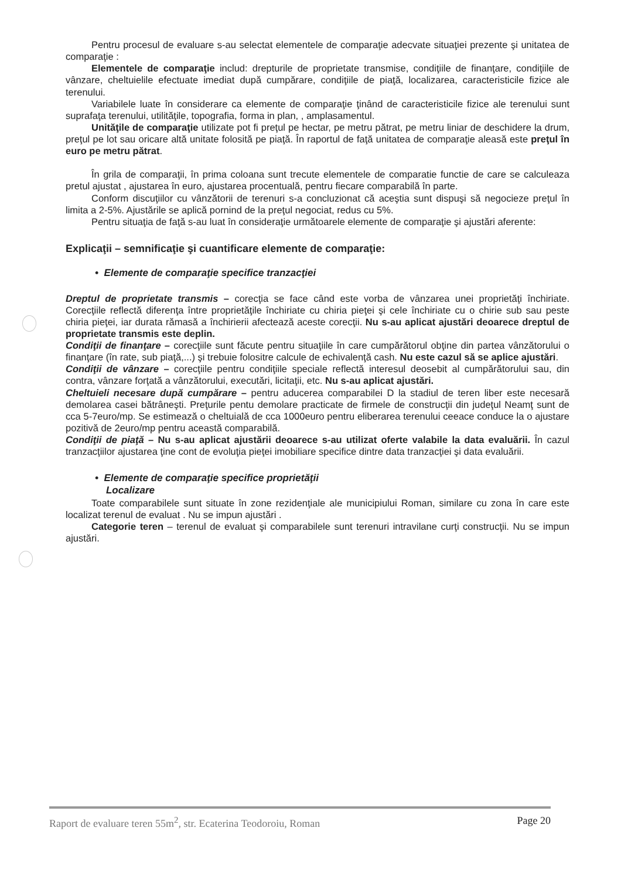Pentru procesul de evaluare s-au selectat elementele de comparaţie adecvate situaţiei prezente şi unitatea de comparaţie :
Elementele de comparaţie includ: drepturile de proprietate transmise, condiţiile de finanţare, condiţiile de vânzare, cheltuielile efectuate imediat după cumpărare, condiţiile de piaţă, localizarea, caracteristicile fizice ale terenului.
Variabilele luate în considerare ca elemente de comparaţie ţinând de caracteristicile fizice ale terenului sunt suprafaţa terenului, utilităţile, topografia, forma in plan, , amplasamentul.
Unităţile de comparaţie utilizate pot fi preţul pe hectar, pe metru pătrat, pe metru liniar de deschidere la drum, preţul pe lot sau oricare altă unitate folosită pe piaţă. În raportul de faţă unitatea de comparaţie aleasă este preţul în euro pe metru pătrat.
În grila de comparaţii, în prima coloana sunt trecute elementele de comparatie functie de care se calculeaza pretul ajustat , ajustarea în euro, ajustarea procentuală, pentru fiecare comparabilă în parte.
Conform discuţiilor cu vânzătorii de terenuri s-a concluzionat că aceştia sunt dispuşi să negocieze preţul în limita a 2-5%. Ajustările se aplică pornind de la preţul negociat, redus cu 5%.
Pentru situaţia de faţă s-au luat în consideraţie următoarele elemente de comparaţie şi ajustări aferente:
Explicaţii – semnificaţie şi cuantificare elemente de comparaţie:
• Elemente de comparaţie specifice tranzacţiei
Dreptul de proprietate transmis – corecţia se face când este vorba de vânzarea unei proprietăţi închiriate. Corecţiile reflectă diferenţa între proprietăţile închiriate cu chiria pieţei şi cele închiriate cu o chirie sub sau peste chiria pieţei, iar durata rămasă a închirierii afectează aceste corecţii. Nu s-au aplicat ajustări deoarece dreptul de proprietate transmis este deplin.
Condiţii de finanţare – corecţiile sunt făcute pentru situaţiile în care cumpărătorul obţine din partea vânzătorului o finanţare (în rate, sub piaţă,...) şi trebuie folositre calcule de echivalenţă cash. Nu este cazul să se aplice ajustări.
Condiţii de vânzare – corecţiile pentru condiţiile speciale reflectă interesul deosebit al cumpărătorului sau, din contra, vânzare forţată a vânzătorului, executări, licitaţii, etc. Nu s-au aplicat ajustări.
Cheltuieli necesare după cumpărare – pentru aducerea comparabilei D la stadiul de teren liber este necesară demolarea casei bătrâneşti. Preţurile pentu demolare practicate de firmele de construcţii din judeţul Neamţ sunt de cca 5-7euro/mp. Se estimează o cheltuială de cca 1000euro pentru eliberarea terenului ceeace conduce la o ajustare pozitivă de 2euro/mp pentru această comparabilă.
Condiţii de piaţă – Nu s-au aplicat ajustării deoarece s-au utilizat oferte valabile la data evaluării. În cazul tranzacţiilor ajustarea ţine cont de evoluţia pieţei imobiliare specifice dintre data tranzacţiei şi data evaluării.
• Elemente de comparaţie specifice proprietăţii
Localizare
Toate comparabilele sunt situate în zone rezidenţiale ale municipiului Roman, similare cu zona în care este localizat terenul de evaluat . Nu se impun ajustări .
Categorie teren – terenul de evaluat şi comparabilele sunt terenuri intravilane curţi construcţii. Nu se impun ajustări.
Raport de evaluare teren 55m<sup>2</sup>, str. Ecaterina Teodoroiu, Roman Page 20